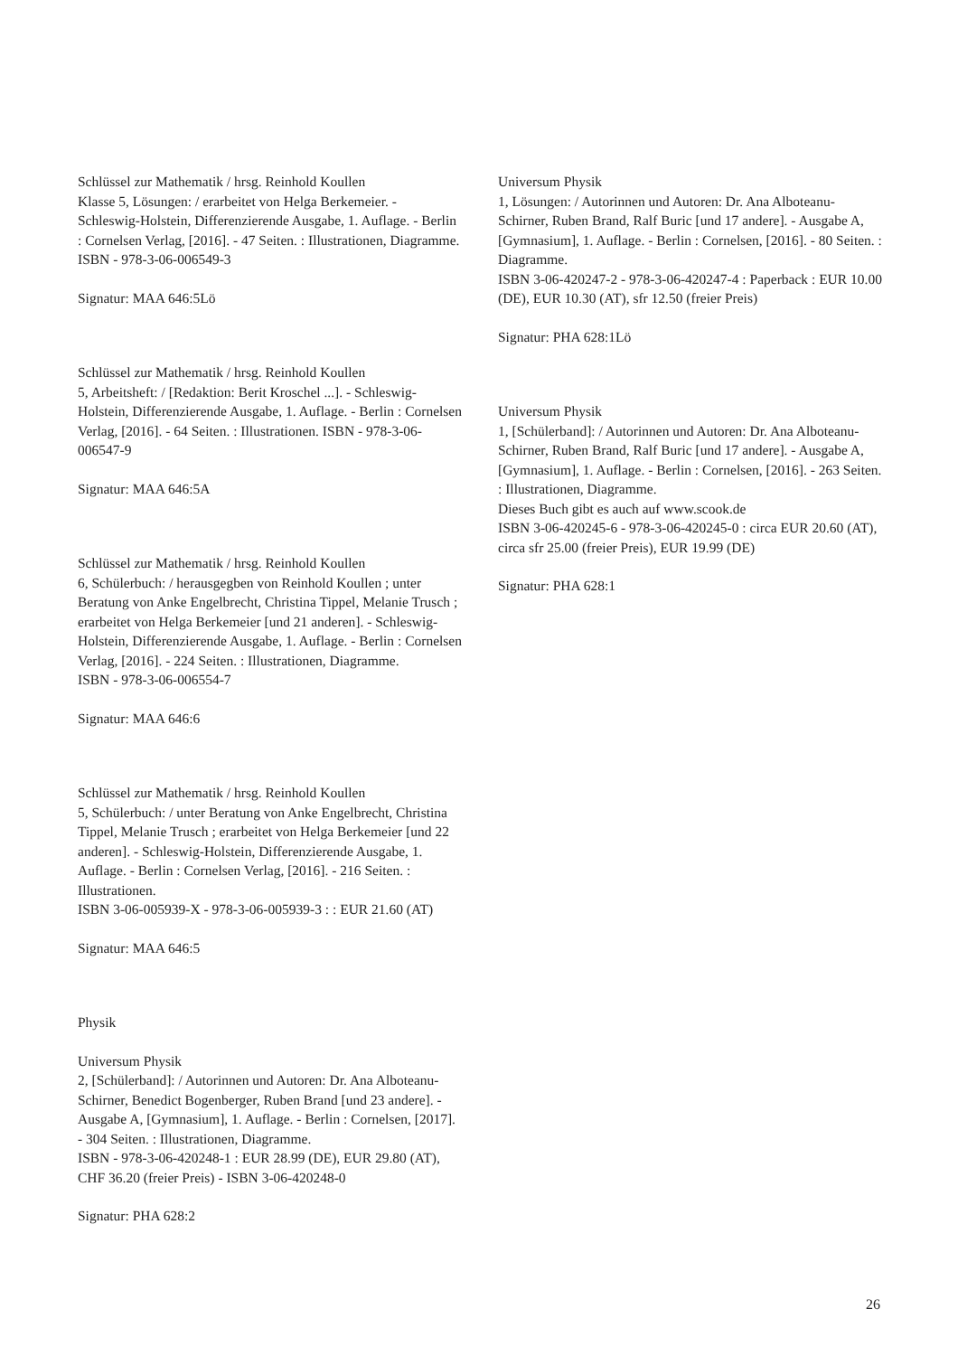Schlüssel zur Mathematik / hrsg. Reinhold Koullen
Klasse 5, Lösungen: / erarbeitet von Helga Berkemeier. - Schleswig-Holstein, Differenzierende Ausgabe, 1. Auflage. - Berlin : Cornelsen Verlag, [2016]. - 47 Seiten. : Illustrationen, Diagramme.
ISBN - 978-3-06-006549-3
Signatur: MAA 646:5Lö
Schlüssel zur Mathematik / hrsg. Reinhold Koullen
5, Arbeitsheft: / [Redaktion: Berit Kroschel ...]. - Schleswig-Holstein, Differenzierende Ausgabe, 1. Auflage. - Berlin : Cornelsen Verlag, [2016]. - 64 Seiten. : Illustrationen. ISBN - 978-3-06-006547-9
Signatur: MAA 646:5A
Schlüssel zur Mathematik / hrsg. Reinhold Koullen
6, Schülerbuch: / herausgegben von Reinhold Koullen ; unter Beratung von Anke Engelbrecht, Christina Tippel, Melanie Trusch ; erarbeitet von Helga Berkemeier [und 21 anderen]. - Schleswig-Holstein, Differenzierende Ausgabe, 1. Auflage. - Berlin : Cornelsen Verlag, [2016]. - 224 Seiten. : Illustrationen, Diagramme.
ISBN - 978-3-06-006554-7
Signatur: MAA 646:6
Schlüssel zur Mathematik / hrsg. Reinhold Koullen
5, Schülerbuch: / unter Beratung von Anke Engelbrecht, Christina Tippel, Melanie Trusch ; erarbeitet von Helga Berkemeier [und 22 anderen]. - Schleswig-Holstein, Differenzierende Ausgabe, 1. Auflage. - Berlin : Cornelsen Verlag, [2016]. - 216 Seiten. : Illustrationen.
ISBN 3-06-005939-X - 978-3-06-005939-3 : : EUR 21.60 (AT)
Signatur: MAA 646:5
Physik
Universum Physik
2, [Schülerband]: / Autorinnen und Autoren: Dr. Ana Alboteanu-Schirner, Benedict Bogenberger, Ruben Brand [und 23 andere]. - Ausgabe A, [Gymnasium], 1. Auflage. - Berlin : Cornelsen, [2017]. - 304 Seiten. : Illustrationen, Diagramme.
ISBN - 978-3-06-420248-1 : EUR 28.99 (DE), EUR 29.80 (AT), CHF 36.20 (freier Preis) - ISBN 3-06-420248-0
Signatur: PHA 628:2
Universum Physik
1, Lösungen: / Autorinnen und Autoren: Dr. Ana Alboteanu-Schirner, Ruben Brand, Ralf Buric [und 17 andere]. - Ausgabe A, [Gymnasium], 1. Auflage. - Berlin : Cornelsen, [2016]. - 80 Seiten. : Diagramme.
ISBN 3-06-420247-2 - 978-3-06-420247-4 : Paperback : EUR 10.00 (DE), EUR 10.30 (AT), sfr 12.50 (freier Preis)
Signatur: PHA 628:1Lö
Universum Physik
1, [Schülerband]: / Autorinnen und Autoren: Dr. Ana Alboteanu-Schirner, Ruben Brand, Ralf Buric [und 17 andere]. - Ausgabe A, [Gymnasium], 1. Auflage. - Berlin : Cornelsen, [2016]. - 263 Seiten. : Illustrationen, Diagramme.
Dieses Buch gibt es auch auf www.scook.de
ISBN 3-06-420245-6 - 978-3-06-420245-0 : circa EUR 20.60 (AT), circa sfr 25.00 (freier Preis), EUR 19.99 (DE)
Signatur: PHA 628:1
26